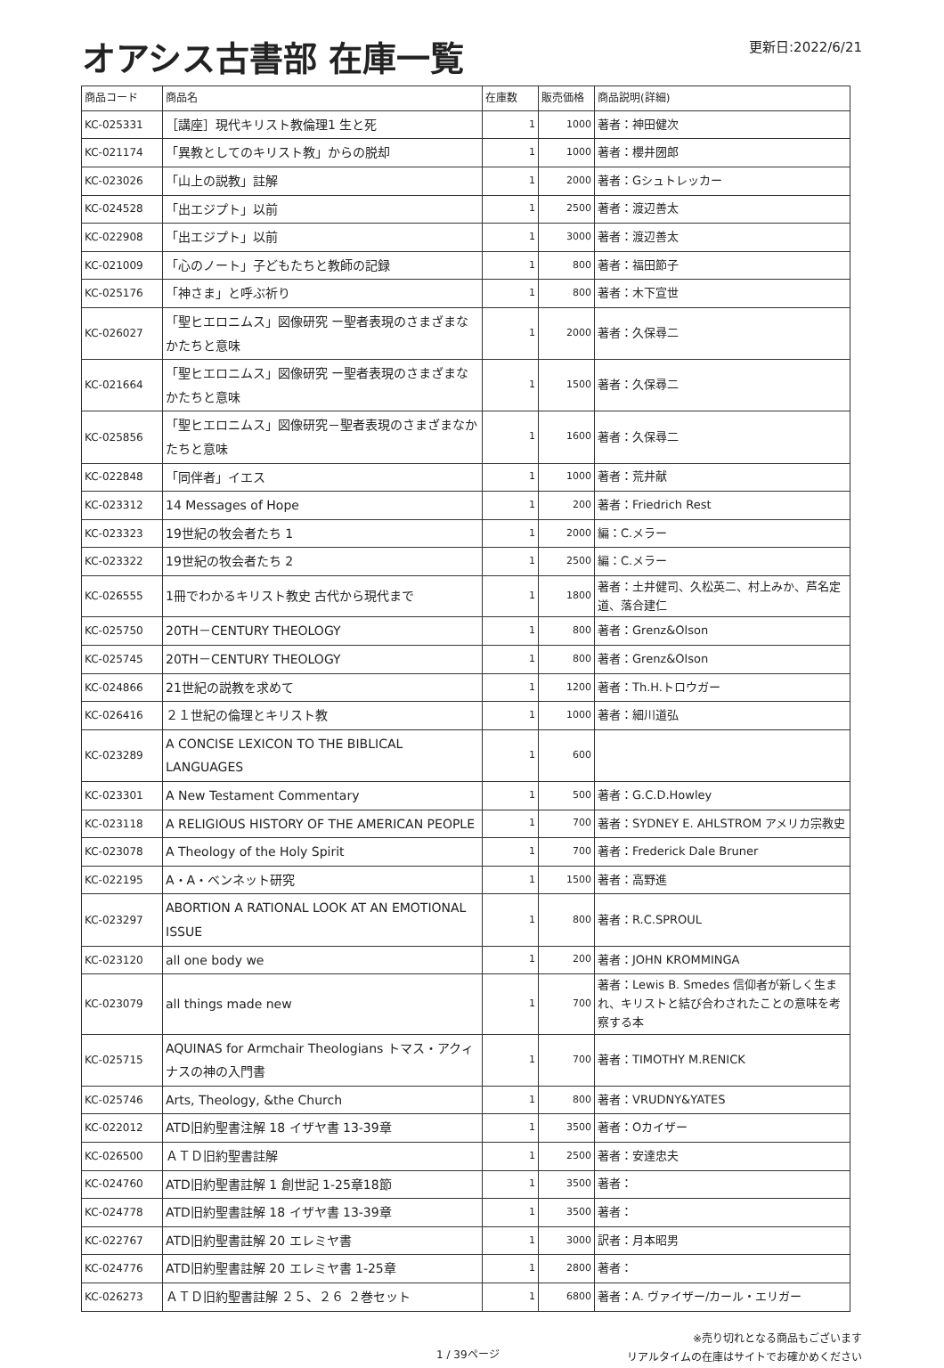オアシス古書部 在庫一覧
更新日:2022/6/21
| 商品コード | 商品名 | 在庫数 | 販売価格 | 商品説明(詳細) |
| --- | --- | --- | --- | --- |
| KC-025331 | ［講座］現代キリスト教倫理1 生と死 | 1 | 1000 | 著者：神田健次 |
| KC-021174 | 「異教としてのキリスト教」からの脱却 | 1 | 1000 | 著者：櫻井圀郎 |
| KC-023026 | 「山上の説教」註解 | 1 | 2000 | 著者：Gシュトレッカー |
| KC-024528 | 「出エジプト」以前 | 1 | 2500 | 著者：渡辺善太 |
| KC-022908 | 「出エジプト」以前 | 1 | 3000 | 著者：渡辺善太 |
| KC-021009 | 「心のノート」子どもたちと教師の記録 | 1 | 800 | 著者：福田節子 |
| KC-025176 | 「神さま」と呼ぶ祈り | 1 | 800 | 著者：木下宣世 |
| KC-026027 | 「聖ヒエロニムス」図像研究 ー聖者表現のさまざまなかたちと意味 | 1 | 2000 | 著者：久保尋二 |
| KC-021664 | 「聖ヒエロニムス」図像研究 ー聖者表現のさまざまなかたちと意味 | 1 | 1500 | 著者：久保尋二 |
| KC-025856 | 「聖ヒエロニムス」図像研究－聖者表現のさまざまなかたちと意味 | 1 | 1600 | 著者：久保尋二 |
| KC-022848 | 「同伴者」イエス | 1 | 1000 | 著者：荒井献 |
| KC-023312 | 14 Messages of Hope | 1 | 200 | 著者：Friedrich Rest |
| KC-023323 | 19世紀の牧会者たち 1 | 1 | 2000 | 編：C.メラー |
| KC-023322 | 19世紀の牧会者たち 2 | 1 | 2500 | 編：C.メラー |
| KC-026555 | 1冊でわかるキリスト教史 古代から現代まで | 1 | 1800 | 著者：土井健司、久松英二、村上みか、芦名定道、落合建仁 |
| KC-025750 | 20TH－CENTURY THEOLOGY | 1 | 800 | 著者：Grenz&Olson |
| KC-025745 | 20TH－CENTURY THEOLOGY | 1 | 800 | 著者：Grenz&Olson |
| KC-024866 | 21世紀の説教を求めて | 1 | 1200 | 著者：Th.H.トロウガー |
| KC-026416 | ２１世紀の倫理とキリスト教 | 1 | 1000 | 著者：細川道弘 |
| KC-023289 | A CONCISE LEXICON TO THE BIBLICAL LANGUAGES | 1 | 600 | |
| KC-023301 | A New Testament Commentary | 1 | 500 | 著者：G.C.D.Howley |
| KC-023118 | A RELIGIOUS HISTORY OF THE AMERICAN PEOPLE | 1 | 700 | 著者：SYDNEY E. AHLSTROM アメリカ宗教史 |
| KC-023078 | A Theology of the Holy Spirit | 1 | 700 | 著者：Frederick Dale Bruner |
| KC-022195 | A・A・ベンネット研究 | 1 | 1500 | 著者：高野進 |
| KC-023297 | ABORTION A RATIONAL LOOK AT AN EMOTIONAL ISSUE | 1 | 800 | 著者：R.C.SPROUL |
| KC-023120 | all one body we | 1 | 200 | 著者：JOHN KROMMINGA |
| KC-023079 | all things made new | 1 | 700 | 著者：Lewis B. Smedes 信仰者が新しく生まれ、キリストと結び合わされたことの意味を考察する本 |
| KC-025715 | AQUINAS for Armchair Theologians トマス・アクィナスの神の入門書 | 1 | 700 | 著者：TIMOTHY M.RENICK |
| KC-025746 | Arts, Theology, &the Church | 1 | 800 | 著者：VRUDNY&YATES |
| KC-022012 | ATD旧約聖書注解 18 イザヤ書 13-39章 | 1 | 3500 | 著者：Oカイザー |
| KC-026500 | ＡＴＤ旧約聖書註解 | 1 | 2500 | 著者：安達忠夫 |
| KC-024760 | ATD旧約聖書註解 1 創世記 1-25章18節 | 1 | 3500 | 著者： |
| KC-024778 | ATD旧約聖書註解 18 イザヤ書 13-39章 | 1 | 3500 | 著者： |
| KC-022767 | ATD旧約聖書註解 20 エレミヤ書 | 1 | 3000 | 訳者：月本昭男 |
| KC-024776 | ATD旧約聖書註解 20 エレミヤ書 1-25章 | 1 | 2800 | 著者： |
| KC-026273 | ＡＴＤ旧約聖書註解 ２５、２６ ２巻セット | 1 | 6800 | 著者：A. ヴァイザー/カール・エリガー |
1 / 39ページ
※売り切れとなる商品もございます
リアルタイムの在庫はサイトでお確かめください